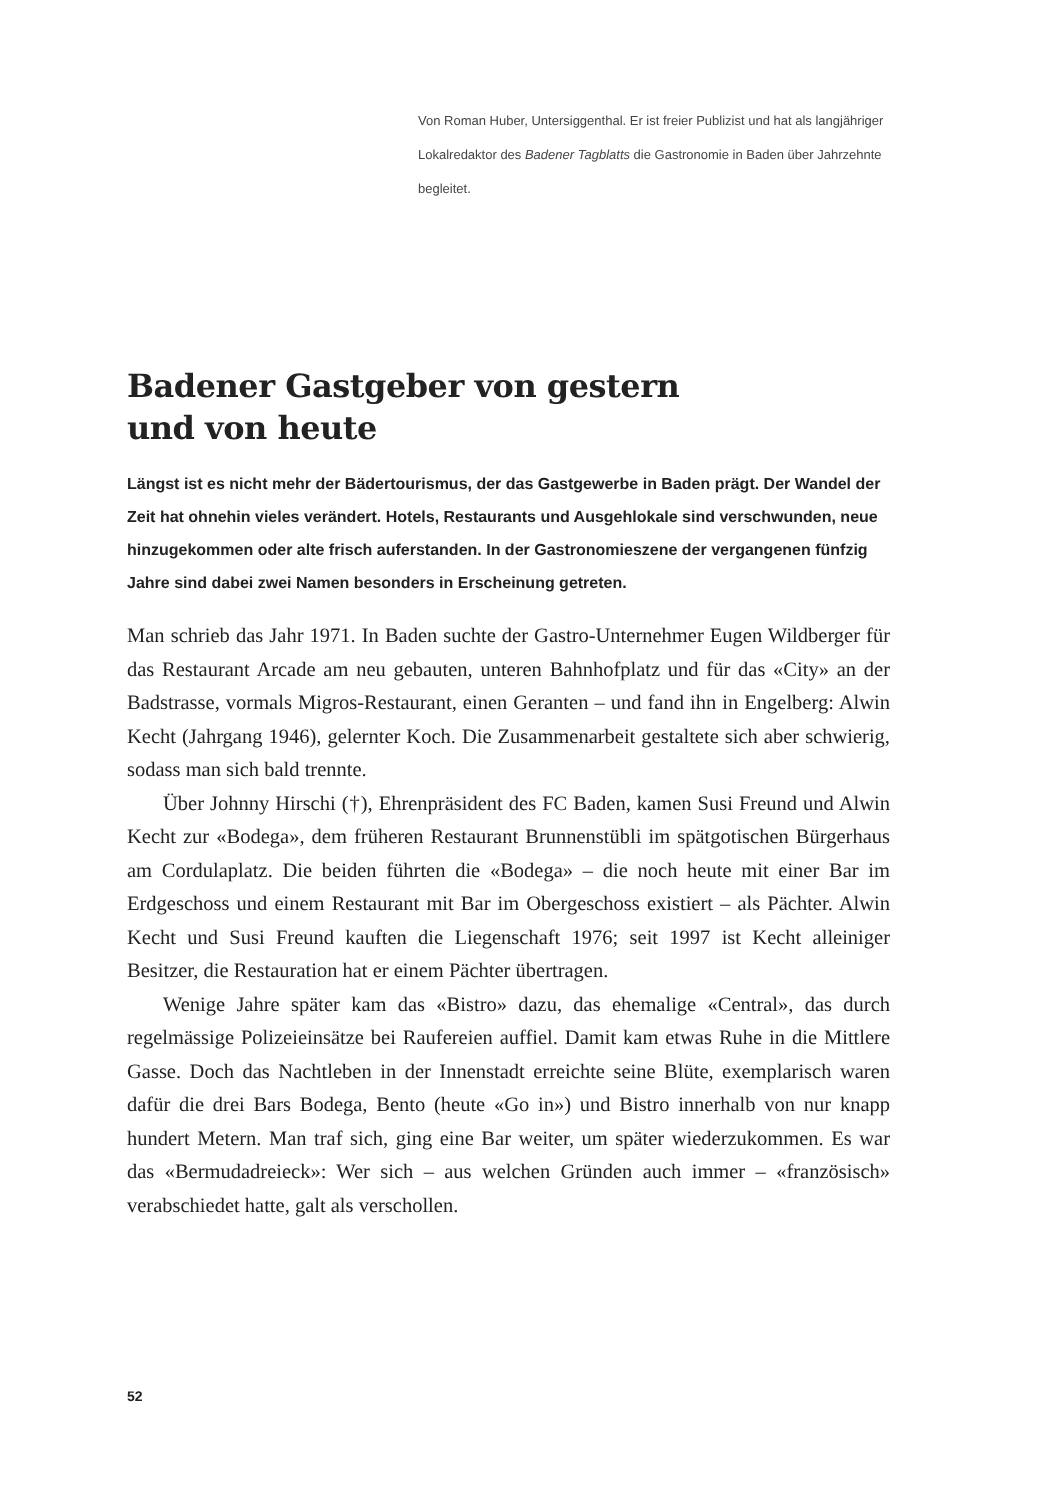Von Roman Huber, Untersiggenthal. Er ist freier Publizist und hat als langjähriger Lokalredaktor des Badener Tagblatts die Gastronomie in Baden über Jahrzehnte begleitet.
Badener Gastgeber von gestern
und von heute
Längst ist es nicht mehr der Bädertourismus, der das Gastgewerbe in Baden prägt. Der Wandel der Zeit hat ohnehin vieles verändert. Hotels, Restaurants und Ausgehlokale sind verschwunden, neue hinzugekommen oder alte frisch auferstanden. In der Gastronomieszene der vergangenen fünfzig Jahre sind dabei zwei Namen besonders in Erscheinung getreten.
Man schrieb das Jahr 1971. In Baden suchte der Gastro-Unternehmer Eugen Wildberger für das Restaurant Arcade am neu gebauten, unteren Bahnhofplatz und für das «City» an der Badstrasse, vormals Migros-Restaurant, einen Geranten – und fand ihn in Engelberg: Alwin Kecht (Jahrgang 1946), gelernter Koch. Die Zusammenarbeit gestaltete sich aber schwierig, sodass man sich bald trennte.
Über Johnny Hirschi (†), Ehrenpräsident des FC Baden, kamen Susi Freund und Alwin Kecht zur «Bodega», dem früheren Restaurant Brunnenstübli im spätgotischen Bürgerhaus am Cordulaplatz. Die beiden führten die «Bodega» – die noch heute mit einer Bar im Erdgeschoss und einem Restaurant mit Bar im Obergeschoss existiert – als Pächter. Alwin Kecht und Susi Freund kauften die Liegenschaft 1976; seit 1997 ist Kecht alleiniger Besitzer, die Restauration hat er einem Pächter übertragen.
Wenige Jahre später kam das «Bistro» dazu, das ehemalige «Central», das durch regelmässige Polizeieinsätze bei Raufereien auffiel. Damit kam etwas Ruhe in die Mittlere Gasse. Doch das Nachtleben in der Innenstadt erreichte seine Blüte, exemplarisch waren dafür die drei Bars Bodega, Bento (heute «Go in») und Bistro innerhalb von nur knapp hundert Metern. Man traf sich, ging eine Bar weiter, um später wiederzukommen. Es war das «Bermudadreieck»: Wer sich – aus welchen Gründen auch immer – «französisch» verabschiedet hatte, galt als verschollen.
52